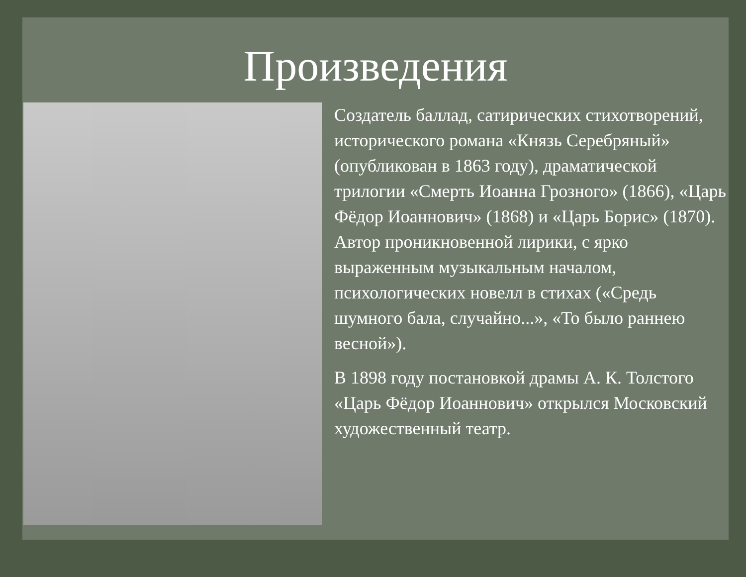Произведения
Создатель баллад, сатирических стихотворений, исторического романа «Князь Серебряный» (опубликован в 1863 году), драматической трилогии «Смерть Иоанна Грозного» (1866), «Царь Фёдор Иоаннович» (1868) и «Царь Борис» (1870). Автор проникновенной лирики, с ярко выраженным музыкальным началом, психологических новелл в стихах («Средь шумного бала, случайно...», «То было раннею весной»).
В 1898 году постановкой драмы А. К. Толстого «Царь Фёдор Иоаннович» открылся Московский художественный театр.